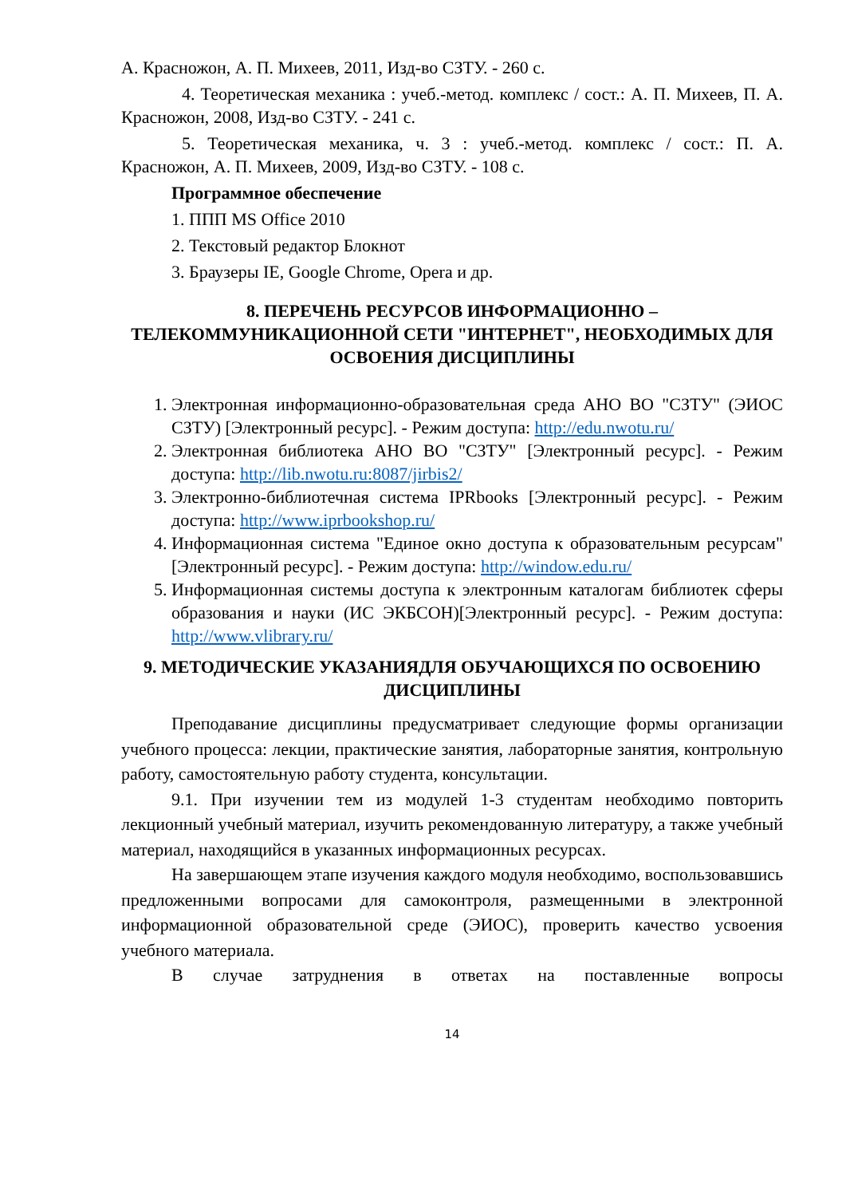А. Красножон, А. П. Михеев, 2011, Изд-во СЗТУ. - 260 с.
4. Теоретическая механика : учеб.-метод. комплекс / сост.: А. П. Михеев, П. А. Красножон, 2008, Изд-во СЗТУ. - 241 с.
5. Теоретическая механика, ч. 3 : учеб.-метод. комплекс / сост.: П. А. Красножон, А. П. Михеев, 2009, Изд-во СЗТУ. - 108 с.
Программное обеспечение
1. ППП MS Office 2010
2. Текстовый редактор Блокнот
3. Браузеры IE, Google Chrome, Opera и др.
8. ПЕРЕЧЕНЬ РЕСУРСОВ ИНФОРМАЦИОННО – ТЕЛЕКОММУНИКАЦИОННОЙ СЕТИ "ИНТЕРНЕТ", НЕОБХОДИМЫХ ДЛЯ ОСВОЕНИЯ ДИСЦИПЛИНЫ
1. Электронная информационно-образовательная среда АНО ВО "СЗТУ" (ЭИОС СЗТУ) [Электронный ресурс]. - Режим доступа: http://edu.nwotu.ru/
2. Электронная библиотека АНО ВО "СЗТУ" [Электронный ресурс]. - Режим доступа: http://lib.nwotu.ru:8087/jirbis2/
3. Электронно-библиотечная система IPRbooks [Электронный ресурс]. - Режим доступа: http://www.iprbookshop.ru/
4. Информационная система "Единое окно доступа к образовательным ресурсам" [Электронный ресурс]. - Режим доступа: http://window.edu.ru/
5. Информационная системы доступа к электронным каталогам библиотек сферы образования и науки (ИС ЭКБСОН)[Электронный ресурс]. - Режим доступа: http://www.vlibrary.ru/
9. МЕТОДИЧЕСКИЕ УКАЗАНИЯДЛЯ ОБУЧАЮЩИХСЯ ПО ОСВОЕНИЮ ДИСЦИПЛИНЫ
Преподавание дисциплины предусматривает следующие формы организации учебного процесса: лекции, практические занятия, лабораторные занятия, контрольную работу, самостоятельную работу студента, консультации.
9.1. При изучении тем из модулей 1-3 студентам необходимо повторить лекционный учебный материал, изучить рекомендованную литературу, а также учебный материал, находящийся в указанных информационных ресурсах.
На завершающем этапе изучения каждого модуля необходимо, воспользовавшись предложенными вопросами для самоконтроля, размещенными в электронной информационной образовательной среде (ЭИОС), проверить качество усвоения учебного материала.
В случае затруднения в ответах на поставленные вопросы
14